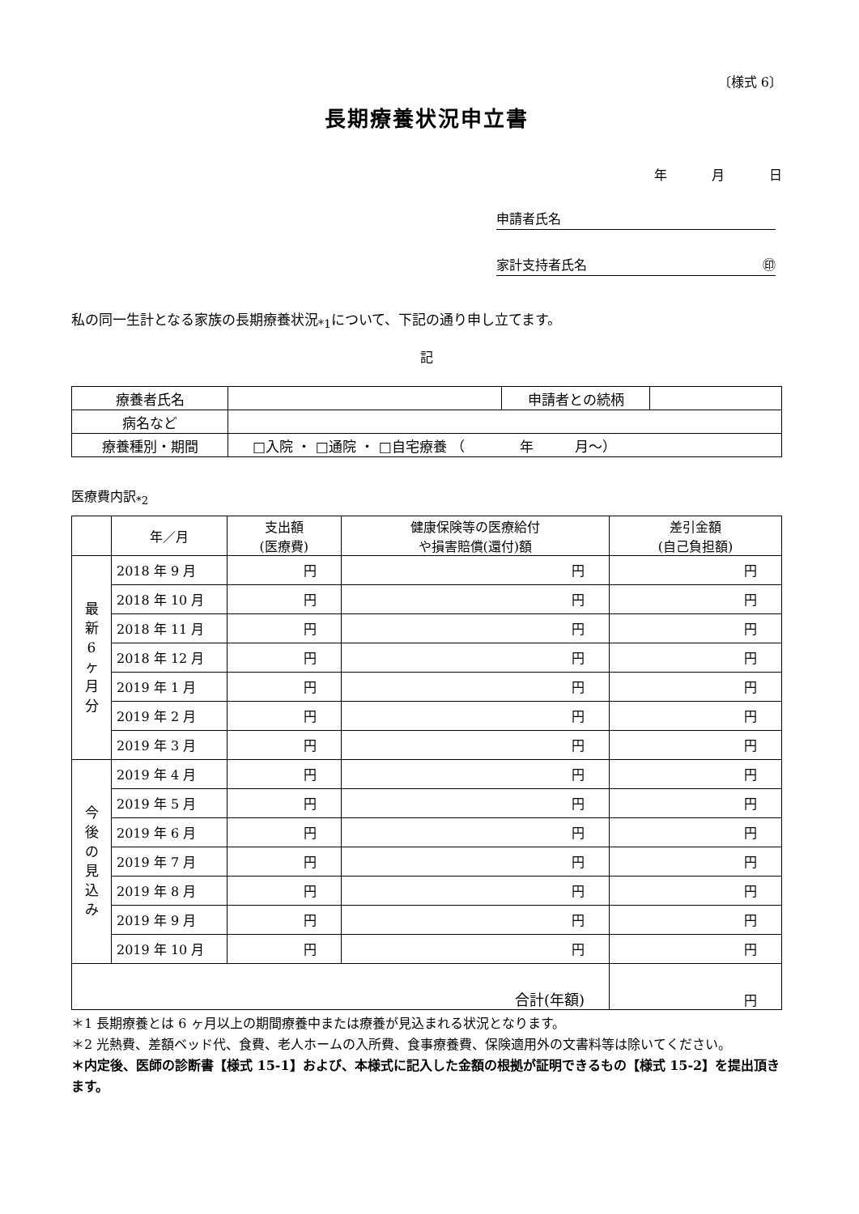〔様式 6〕
長期療養状況申立書
年 月 日
申請者氏名
家計支持者氏名 ㊞
私の同一生計となる家族の長期療養状況<sub>*1</sub>について、下記の通り申し立てます。
記
| 療養者氏名 | | 申請者との続柄 | |
| 病名など | | | |
| 療養種別・期間 | □入院 ・ □通院 ・ □自宅療養 （ 年 月～） | | |
医療費内訳<sub>*2</sub>
| | 年／月 | 支出額 (医療費) | 健康保険等の医療給付 や損害賠償(還付)額 | 差引金額 (自己負担額) |
| --- | --- | --- | --- | --- |
| 最 新 6 ヶ 月 分 | 2018 年 9 月 | 円 | 円 | 円 |
| | 2018 年 10 月 | 円 | 円 | 円 |
| | 2018 年 11 月 | 円 | 円 | 円 |
| | 2018 年 12 月 | 円 | 円 | 円 |
| | 2019 年 1 月 | 円 | 円 | 円 |
| | 2019 年 2 月 | 円 | 円 | 円 |
| | 2019 年 3 月 | 円 | 円 | 円 |
| 今 後 の 見 込 み | 2019 年 4 月 | 円 | 円 | 円 |
| | 2019 年 5 月 | 円 | 円 | 円 |
| | 2019 年 6 月 | 円 | 円 | 円 |
| | 2019 年 7 月 | 円 | 円 | 円 |
| | 2019 年 8 月 | 円 | 円 | 円 |
| | 2019 年 9 月 | 円 | 円 | 円 |
| | 2019 年 10 月 | 円 | 円 | 円 |
| 合計(年額) | | | | 円 |
＊1 長期療養とは 6 ヶ月以上の期間療養中または療養が見込まれる状況となります。
＊2 光熱費、差額ベッド代、食費、老人ホームの入所費、食事療養費、保険適用外の文書料等は除いてください。
＊内定後、医師の診断書【様式 15-1】および、本様式に記入した金額の根拠が証明できるもの【様式 15-2】を提出頂きます。